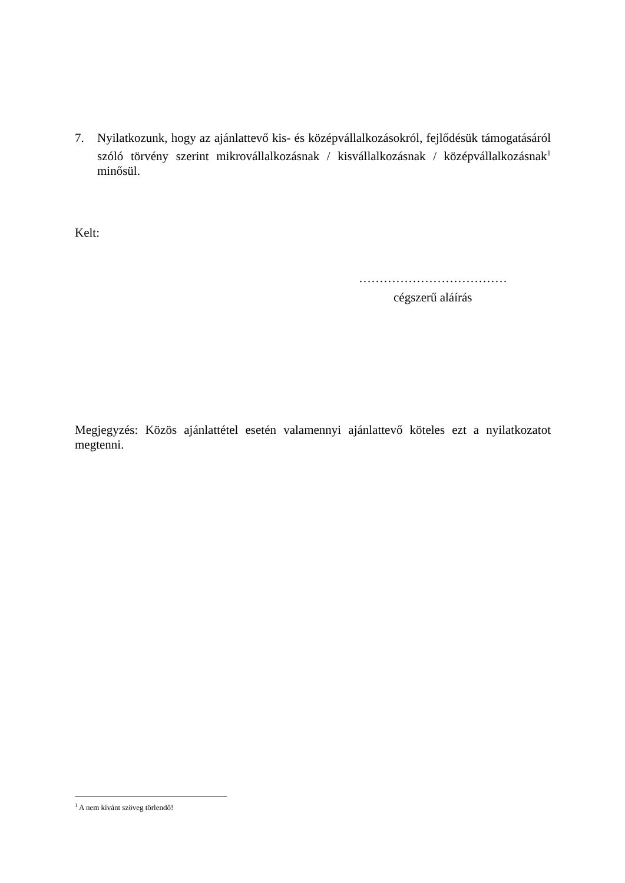7. Nyilatkozunk, hogy az ajánlattevő kis- és középvállalkozásokról, fejlődésük támogatásáról szóló törvény szerint mikrovállalkozásnak / kisvállalkozásnak / középvállalkozásnak<sup>1</sup> minősül.
Kelt:
………………………………
cégszerű aláírás
Megjegyzés: Közös ajánlattétel esetén valamennyi ajánlattevő köteles ezt a nyilatkozatot megtenni.
<sup>1</sup> A nem kívánt szöveg törlendő!